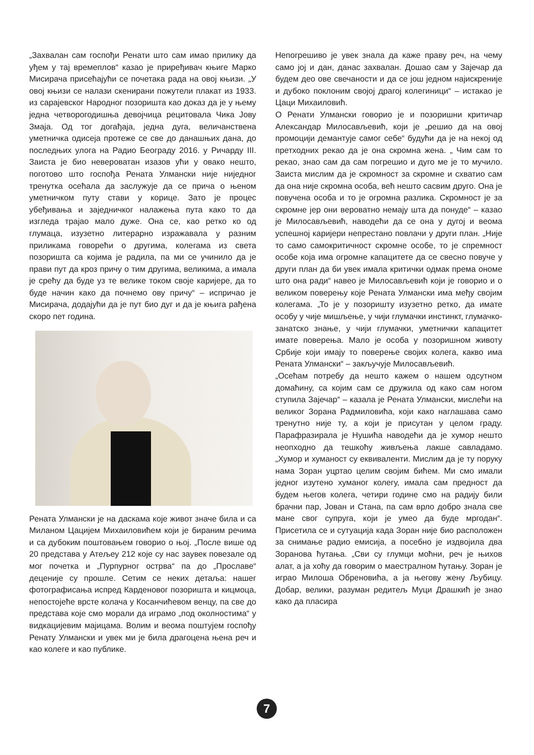„Захвалан сам госпођи Ренати што сам имао прилику да уђем у тај времеплов“ казао је приређивач књиге Марко Мисирача присећајући се почетака рада на овој књизи. „У овој књизи се налази скенирани пожутели плакат из 1933. из сарајевског Народног позоришта као доказ да је у њему једна четворогодишња девојчица рецитовала Чика Јову Змаја. Од тог догађаја, једна дуга, величанствена уметничка одисеја протеже се све до данашњих дана, до последњих улога на Радио Београду 2016. у Ричарду III. Заиста је био невероватан изазов ући у овако нешто, поготово што госпођа Рената Улмански није ниједног тренутка осећала да заслужује да се прича о њеном уметничком путу стави у корице. Зато је процес убеђивања и заједничког налажења пута како то да изгледа трајао мало дуже. Она се, као ретко ко од глумаца, изузетно литерарно изражавала у разним приликама говорећи о другима, колегама из света позоришта са којима је радила, па ми се учинило да је прави пут да кроз причу о тим другима, великима, а имала је срећу да буде уз те велике током своје каријере, да то буде начин како да почнемо ову причу“ – испричао је Мисирача, додајући да је пут био дуг и да је књига рађена скоро пет година.
Рената Улмански је на даскама које живот значе била и са Миланом Цацијем Михаиловићем који је бираним речима и са дубоким поштовањем говорио о њој. „После више од 20 представа у Атељеу 212 које су нас заувек повезале од мог почетка и „Пурпурног острва“ па до „Прославе“ деценије су прошле. Сетим се неких детаља: нашег фотографисања испред Карденовог позоришта и кицмоца, непостојеће врсте колача у Косанчићевом венцу, па све до представа које смо морали да играмо „под околностима“ у видкацијевим мајицама. Волим и веома поштујем госпођу Ренату Улмански и увек ми је била драгоцена њена реч и као колеге и као публике.
Непогрешиво је увек знала да каже праву реч, на чему само јој и дан, данас захвалан. Дошао сам у Зајечар да будем део ове свечаности и да се још једном најискреније и дубоко поклоним својој драгој колегиници“ – истакао је Цаци Михаиловић.
О Ренати Улмански говорио је и позоришни критичар Александар Милосављевић, који је „решио да на овој промоцији демантује самог себе“ будући да је на некој од претходних рекао да је она скромна жена. „ Чим сам то рекао, знао сам да сам погрешио и дуго ме је то мучило. Заиста мислим да је скромност за скромне и схватио сам да она није скромна особа, већ нешто сасвим друго. Она је повучена особа и то је огромна разлика. Скромност је за скромне јер они вероватно немају шта да понуде“ – казао је Милосављевић, наводећи да се она у дугој и веома успешној каријери непрестано повлачи у други план. „Није то само самокритичност скромне особе, то је спремност особе која има огромне капацитете да се свесно повуче у други план да би увек имала критички одмак према ономе што она ради“ навео је Милосављевић који је говорио и о великом поверењу које Рената Улмански има међу својим колегама. „То је у позоришту изузетно ретко, да имате особу у чије мишљење, у чији глумачки инстинкт, глумачко-занатско знање, у чији глумачки, уметнички капацитет имате поверења. Мало је особа у позоришном животу Србије који имају то поверење својих колега, какво има Рената Улмански“ – закључује Милосављевић.
„Осећам потребу да нешто кажем о нашем одсутном домаћину, са којим сам се дружила од како сам ногом ступила Зајечар“ – казала је Рената Улмански, мислећи на великог Зорана Радмиловића, који како наглашава само тренутно није ту, а који је присутан у целом граду. Парафразирала је Нушића наводећи да је хумор нешто неопходно да тешкоћу живљења лакше савладамо. „Хумор и хуманост су еквиваленти. Мислим да је ту поруку нама Зоран уцртао целим својим бићем. Ми смо имали једног изутено хуманог колегу, имала сам предност да будем његов колега, четири године смо на радију били брачни пар, Јован и Стана, па сам врло добро знала све мане свог супруга, који је умео да буде мргодан“. Присетила се и сутуација када Зоран није био расположен за снимање радио емисија, а посебно је издвојила два Зоранова ћутања. „Сви су глумци моћни, реч је њихов алат, а ја хоћу да говорим о маестралном ћутању. Зоран је играо Милоша Обреновића, а ја његову жену Љубицу. Добар, велики, разуман редитељ Муци Драшкић је знао како да пласира
7